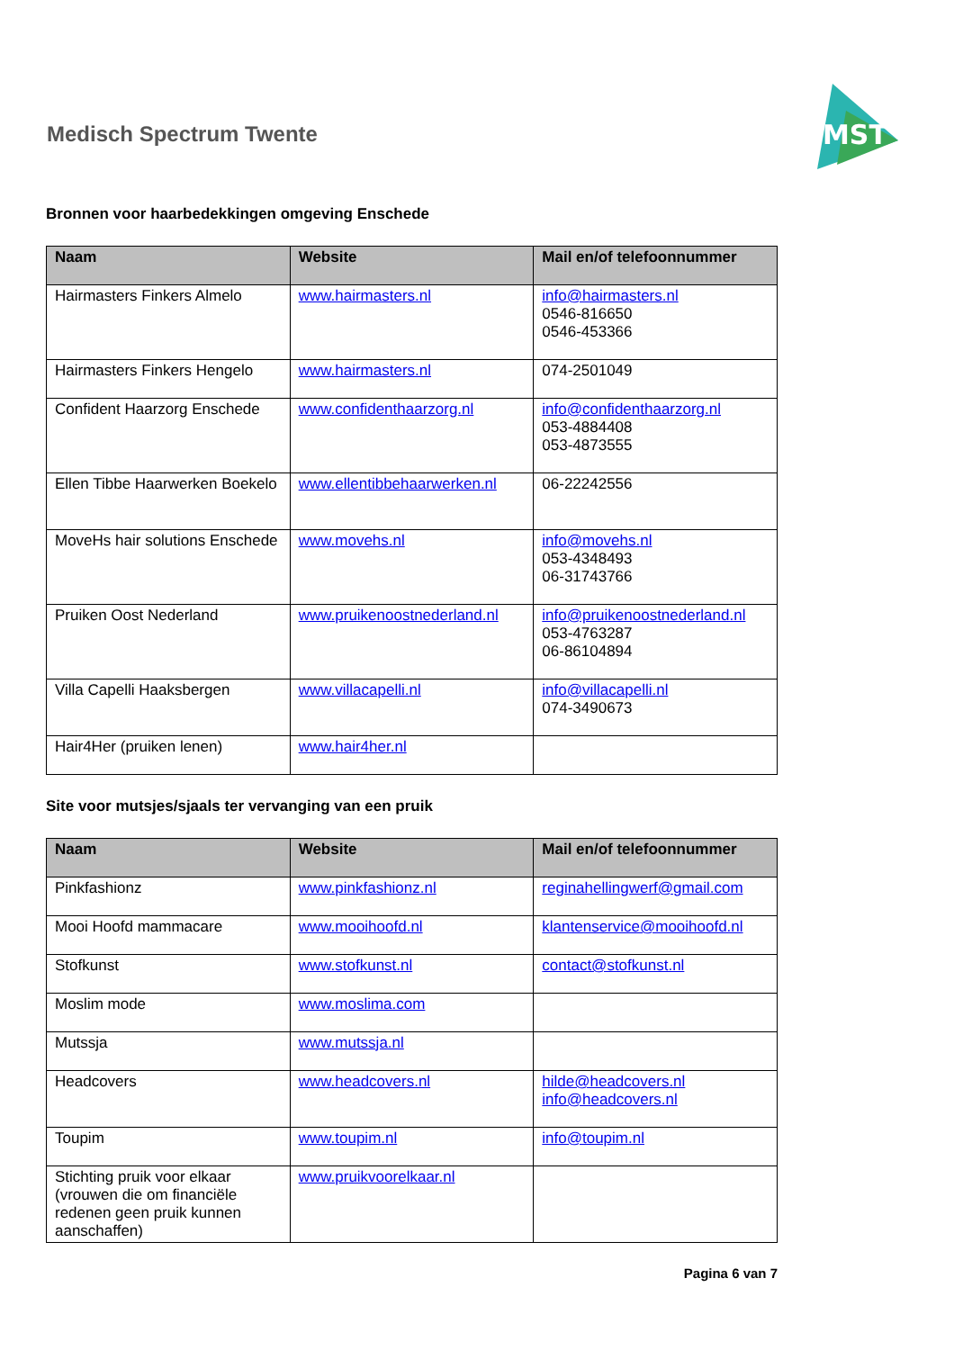Medisch Spectrum Twente
MST
Bronnen voor haarbedekkingen omgeving Enschede
| Naam | Website | Mail en/of telefoonnummer |
| --- | --- | --- |
| Hairmasters Finkers Almelo | www.hairmasters.nl | info@hairmasters.nl 0546-816650 0546-453366 |
| Hairmasters Finkers Hengelo | www.hairmasters.nl | 074-2501049 |
| Confident Haarzorg Enschede | www.confidenthaarzorg.nl | info@confidenthaarzorg.nl 053-4884408 053-4873555 |
| Ellen Tibbe Haarwerken Boekelo | www.ellentibbehaarwerken.nl | 06-22242556 |
| MoveHs hair solutions Enschede | www.movehs.nl | info@movehs.nl 053-4348493 06-31743766 |
| Pruiken Oost Nederland | www.pruikenoostnederland.nl | info@pruikenoostnederland.nl 053-4763287 06-86104894 |
| Villa Capelli Haaksbergen | www.villacapelli.nl | info@villacapelli.nl 074-3490673 |
| Hair4Her (pruiken lenen) | www.hair4her.nl | |
Site voor mutsjes/sjaals ter vervanging van een pruik
| Naam | Website | Mail en/of telefoonnummer |
| --- | --- | --- |
| Pinkfashionz | www.pinkfashionz.nl | reginahellingwerf@gmail.com |
| Mooi Hoofd mammacare | www.mooihoofd.nl | klantenservice@mooihoofd.nl |
| Stofkunst | www.stofkunst.nl | contact@stofkunst.nl |
| Moslim mode | www.moslima.com | |
| Mutssja | www.mutssja.nl | |
| Headcovers | www.headcovers.nl | hilde@headcovers.nl info@headcovers.nl |
| Toupim | www.toupim.nl | info@toupim.nl |
| Stichting pruik voor elkaar (vrouwen die om financiële redenen geen pruik kunnen aanschaffen) | www.pruikvoorelkaar.nl | |
Pagina 6 van 7